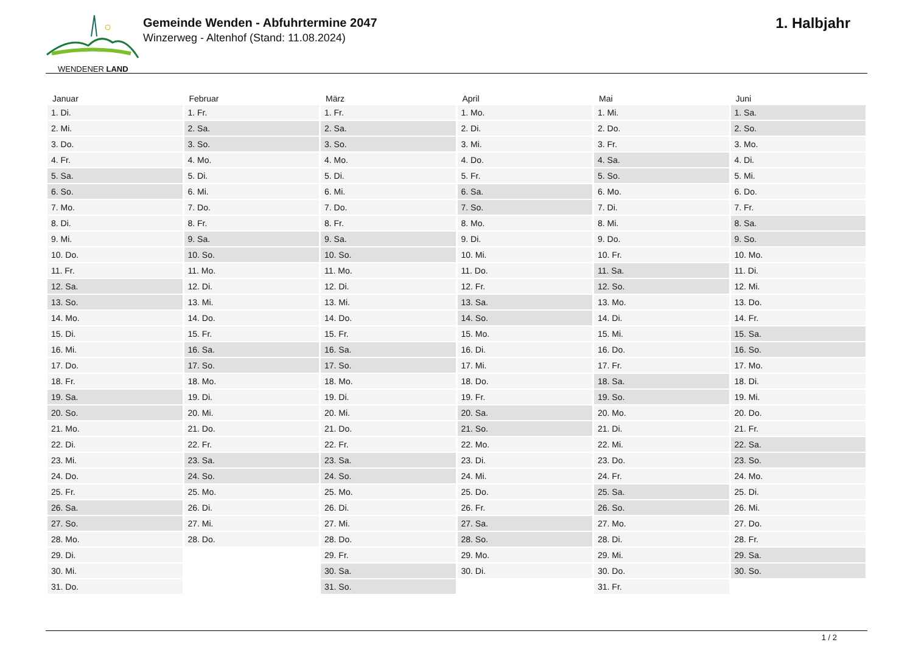WENDENER LAND
Gemeinde Wenden - Abfuhrtermine 2047
Winzerweg - Altenhof (Stand: 11.08.2024)
1. Halbjahr
| Januar | Februar | März | April | Mai | Juni |
| --- | --- | --- | --- | --- | --- |
| 1. Di. | 1. Fr. | 1. Fr. | 1. Mo. | 1. Mi. | 1. Sa. |
| 2. Mi. | 2. Sa. | 2. Sa. | 2. Di. | 2. Do. | 2. So. |
| 3. Do. | 3. So. | 3. So. | 3. Mi. | 3. Fr. | 3. Mo. |
| 4. Fr. | 4. Mo. | 4. Mo. | 4. Do. | 4. Sa. | 4. Di. |
| 5. Sa. | 5. Di. | 5. Di. | 5. Fr. | 5. So. | 5. Mi. |
| 6. So. | 6. Mi. | 6. Mi. | 6. Sa. | 6. Mo. | 6. Do. |
| 7. Mo. | 7. Do. | 7. Do. | 7. So. | 7. Di. | 7. Fr. |
| 8. Di. | 8. Fr. | 8. Fr. | 8. Mo. | 8. Mi. | 8. Sa. |
| 9. Mi. | 9. Sa. | 9. Sa. | 9. Di. | 9. Do. | 9. So. |
| 10. Do. | 10. So. | 10. So. | 10. Mi. | 10. Fr. | 10. Mo. |
| 11. Fr. | 11. Mo. | 11. Mo. | 11. Do. | 11. Sa. | 11. Di. |
| 12. Sa. | 12. Di. | 12. Di. | 12. Fr. | 12. So. | 12. Mi. |
| 13. So. | 13. Mi. | 13. Mi. | 13. Sa. | 13. Mo. | 13. Do. |
| 14. Mo. | 14. Do. | 14. Do. | 14. So. | 14. Di. | 14. Fr. |
| 15. Di. | 15. Fr. | 15. Fr. | 15. Mo. | 15. Mi. | 15. Sa. |
| 16. Mi. | 16. Sa. | 16. Sa. | 16. Di. | 16. Do. | 16. So. |
| 17. Do. | 17. So. | 17. So. | 17. Mi. | 17. Fr. | 17. Mo. |
| 18. Fr. | 18. Mo. | 18. Mo. | 18. Do. | 18. Sa. | 18. Di. |
| 19. Sa. | 19. Di. | 19. Di. | 19. Fr. | 19. So. | 19. Mi. |
| 20. So. | 20. Mi. | 20. Mi. | 20. Sa. | 20. Mo. | 20. Do. |
| 21. Mo. | 21. Do. | 21. Do. | 21. So. | 21. Di. | 21. Fr. |
| 22. Di. | 22. Fr. | 22. Fr. | 22. Mo. | 22. Mi. | 22. Sa. |
| 23. Mi. | 23. Sa. | 23. Sa. | 23. Di. | 23. Do. | 23. So. |
| 24. Do. | 24. So. | 24. So. | 24. Mi. | 24. Fr. | 24. Mo. |
| 25. Fr. | 25. Mo. | 25. Mo. | 25. Do. | 25. Sa. | 25. Di. |
| 26. Sa. | 26. Di. | 26. Di. | 26. Fr. | 26. So. | 26. Mi. |
| 27. So. | 27. Mi. | 27. Mi. | 27. Sa. | 27. Mo. | 27. Do. |
| 28. Mo. | 28. Do. | 28. Do. | 28. So. | 28. Di. | 28. Fr. |
| 29. Di. | | 29. Fr. | 29. Mo. | 29. Mi. | 29. Sa. |
| 30. Mi. | | 30. Sa. | 30. Di. | 30. Do. | 30. So. |
| 31. Do. | | 31. So. | | 31. Fr. | |
1 / 2